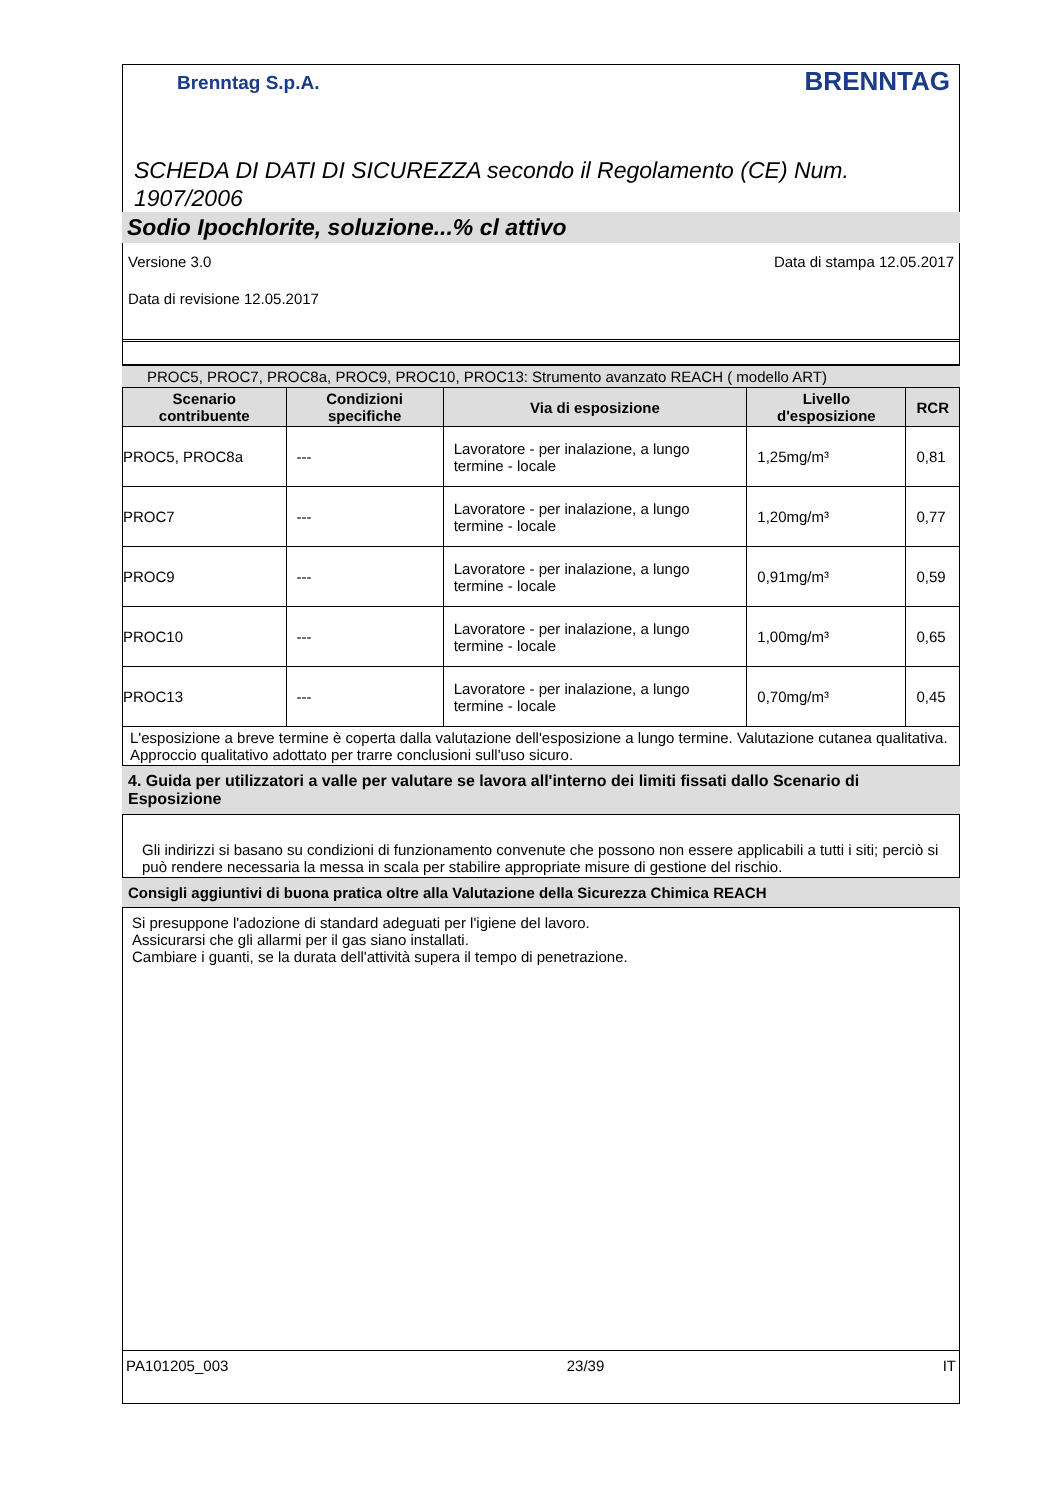Brenntag S.p.A. BRENNTAG
SCHEDA DI DATI DI SICUREZZA secondo il Regolamento (CE) Num. 1907/2006
Sodio Ipochlorite, soluzione...% cl attivo
Versione 3.0 Data di stampa 12.05.2017
Data di revisione 12.05.2017
PROC5, PROC7, PROC8a, PROC9, PROC10, PROC13: Strumento avanzato REACH ( modello ART)
| Scenario contribuente | Condizioni specifiche | Via di esposizione | Livello d'esposizione | RCR |
| --- | --- | --- | --- | --- |
| PROC5, PROC8a | --- | Lavoratore - per inalazione, a lungo termine - locale | 1,25mg/m³ | 0,81 |
| PROC7 | --- | Lavoratore - per inalazione, a lungo termine - locale | 1,20mg/m³ | 0,77 |
| PROC9 | --- | Lavoratore - per inalazione, a lungo termine - locale | 0,91mg/m³ | 0,59 |
| PROC10 | --- | Lavoratore - per inalazione, a lungo termine - locale | 1,00mg/m³ | 0,65 |
| PROC13 | --- | Lavoratore - per inalazione, a lungo termine - locale | 0,70mg/m³ | 0,45 |
L'esposizione a breve termine è coperta dalla valutazione dell'esposizione a lungo termine. Valutazione cutanea qualitativa. Approccio qualitativo adottato per trarre conclusioni sull'uso sicuro.
4. Guida per utilizzatori a valle per valutare se lavora all'interno dei limiti fissati dallo Scenario di Esposizione
Gli indirizzi si basano su condizioni di funzionamento convenute che possono non essere applicabili a tutti i siti; perciò si può rendere necessaria la messa in scala per stabilire appropriate misure di gestione del rischio.
Consigli aggiuntivi di buona pratica oltre alla Valutazione della Sicurezza Chimica REACH
Si presuppone l'adozione di standard adeguati per l'igiene del lavoro.
Assicurarsi che gli allarmi per il gas siano installati.
Cambiare i guanti, se la durata dell'attività supera il tempo di penetrazione.
PA101205_003 23/39 IT